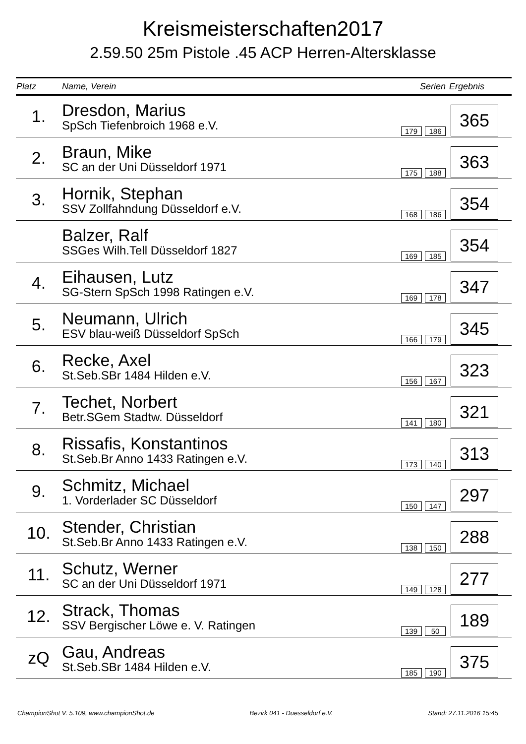Kreismeisterschaften2017
2.59.50 25m Pistole .45 ACP Herren-Altersklasse
| Platz | Name, Verein | Serien | Ergebnis |
| --- | --- | --- | --- |
| 1. | Dresdon, Marius SpSch Tiefenbroich 1968 e.V. | 179 186 | 365 |
| 2. | Braun, Mike SC an der Uni Düsseldorf 1971 | 175 188 | 363 |
| 3. | Hornik, Stephan SSV Zollfahndung Düsseldorf e.V. | 168 186 | 354 |
| | Balzer, Ralf SSGes Wilh.Tell Düsseldorf 1827 | 169 185 | 354 |
| 4. | Eihausen, Lutz SG-Stern SpSch 1998 Ratingen e.V. | 169 178 | 347 |
| 5. | Neumann, Ulrich ESV blau-weiß Düsseldorf SpSch | 166 179 | 345 |
| 6. | Recke, Axel St.Seb.SBr 1484 Hilden e.V. | 156 167 | 323 |
| 7. | Techet, Norbert Betr.SGem Stadtw. Düsseldorf | 141 180 | 321 |
| 8. | Rissafis, Konstantinos St.Seb.Br Anno 1433 Ratingen e.V. | 173 140 | 313 |
| 9. | Schmitz, Michael 1. Vorderlader SC Düsseldorf | 150 147 | 297 |
| 10. | Stender, Christian St.Seb.Br Anno 1433 Ratingen e.V. | 138 150 | 288 |
| 11. | Schutz, Werner SC an der Uni Düsseldorf 1971 | 149 128 | 277 |
| 12. | Strack, Thomas SSV Bergischer Löwe e. V. Ratingen | 139 50 | 189 |
| zQ | Gau, Andreas St.Seb.SBr 1484 Hilden e.V. | 185 190 | 375 |
ChampionShot V. 5.109, www.championShot.de Bezirk 041 - Duesseldorf e.V. Stand: 27.11.2016 15:45